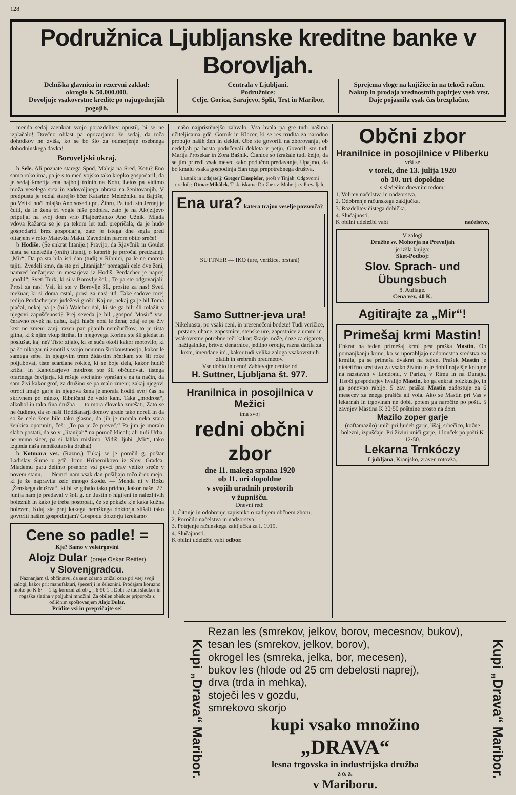128
Podružnica Ljubljanske kreditne banke v Borovljah.
Delniška glavnica in rezervni zaklad:
okroglo K 50,000.000.
Dovoljuje vsakovrstne kredite po najugodnejših pogojih.
Centrala v Ljubljani.
Podružnice:
Celje, Gorica, Sarajevo, Split, Trst in Maribor.
Sprejema vloge na knjižice in na tekoči račun.
Nakup in prodaja vrednostnih papirjev vseh vrst.
Daje pojasnila vsak čas brezplačno.
menda sedaj zaenkrat svojo porazdelitev opustil, bi se ne izplačalo! Davčno oblast pa opozarjamo že sedaj, da toča dohodkov ne zviša, ko se bo šlo za odmerjenje osebnega dohodninskega davka!
Boroveljski okraj.
b Sele. Ali poznate starega Spod. Maleja na Sred. Kotu? Eno samo roko ima, pa je s to med vojsko tako krepko gospodaril, da je sedaj kmetija ena najbolj trdnih na Kotu. Letos pa vidimo moža veselega srca in zadovoljnega obraza na ženitovanjih. V predpustu je oddal starejšo hčer Katarino Meležniku na Bajtiše, po Veliki noči mlajšo Ano sosedu pd. Žihru. Pa tudi sin Jernej je čutil, da le žena tri vogle hiše podpira, zato je na Alojzijevo pripeljal na svoj dom vrlo Plajberžanko Ano Užnik. Mlada vdova Ražarca se je pa tekom let tudi prepričala, da je hudo gospodariti brez gospodarja, zato je istega dne segla pred oltarjem v roko Matevžu Maku. Zavednim parom obilo sreče!
b Hodiše. (Še enkrat litanije.) Pravijo, da Rjavčnik in Goulet nista se udeležila (onih) litanij, o katerih je poročal predzadnji „Mir“. Da pa sta bila isti dan (tudi) v Ribnici, pa le ne moreta tajiti. Zvedeli smo, da ste pri „litanijah“ pomagali celo dve ženi, namreč lončarjeva in mesarjeva iz Hodiš. Perdacher je naprej „molil“: Sveti Turk, ki si v Borovlje šel... Te pa ste odgovarjali: Prosi za nas! Vsi, ki ste v Borovlje šli, prosite za nas! Sveti mežnar, ki si doma ostal, prosi za nas! itd. Take sadove torej redijo Perdacherjevi judeževi groši! Kaj ne, nekaj ga je bil Toma plačal, nekaj pa je (bil) Walcher dal, ki ste ga bili šli tolažit v njegovi zapuščenosti? Prej seveda je bil „gospod Mosir“ vse, čeravno revež na duhu, kajti hlače nosi le žena; zdaj se pa živ krst ne zmeni zanj, razen par pijanih nemčurčkov, to je tista gliha, ki ž njim vkup štriha. In njegovega Korlna ste šli gledat in poslušat, kaj ne? Tisto zijalo, ki se suče okoli kakor motovilo, ki pa še nikogar ni zmotil s svojo neumno širokoustnostjo, kakor le samega sebe. In njegovim trem židastim hčerkam ste šli roke poljubovat, tiste scartlane rokice, ki se boje dela, kakor hudič križa. In Kanolcarjevo modrost ste šli občudovat, tistega ofartnega čevljarja, ki rešuje socijalno vprašanje na ta način, da sam živi kakor grof, za družino se pa malo zmeni; zakaj njegovi otroci imajo garje in njegova žena je morala hoditi svoj čas na skrivnem po mleko, Ribničani že vedo kam. Taka „modrost“, alkohol in taka fina družba — to mora človeka zmešati. Zato se ne čudimo, da so naši Hodišanarji domov grede tako noreli in da so še celo žene bile tako glasne, da jih je morala neka stara ženkica opomniti, češ: „To pa je že preveč.“ Pa jim je moralo slabo postati, da so v „litanijah“ na pomoč klicali; ali tudi Urha, ne vemo sicer, pa si lahko mislimo. Vidiš, ljubi „Mir“, tako izgleda naša nemškutarska druhal!
b Kotmara ves. (Razno.) Tukaj se je poročil g. poštar Ladislav Šume z gdč. Irmo Hribernikovo iz Slov. Gradca. Mlademu paru želimo posebno vsi pevci prav veliko sreče v novem stanu. — Nemci nam vsak dan pošiljajo točo črez mejo, ki je že napravila zelo mnogo škode. — Menda ni v Rožu „Ženskega društva“, ki bi se gibalo tako pridno, kakor naše. 27. junija nam je predaval v šoli g. dr. Justin o higijeni in nalezljivih boleznih in kako je treba postopati, če se pokaže kje kaka kužna bolezen. Kdaj ste prej kakega nemškega doktorja slišali tako govoriti našim gospodinjam? Gospodu doktorju izrekamo
Cene so padle! =
Kje? Samo v veletrgovini
Alojz Dular (preje Oskar Reitter)
v Slovenjgradcu.
Naznanjam sl. občinstvu, da sem zdatno znižal cene pri vsej svoji zalogi, kakor pri: manufakturi, špeceriji in železnini. Prodajam koruzno moko po K 6·— 1 kg koruzni zdrob „ „ 6·50 1 „ Dobi se tudi sladkor in rogaška slatina v poljubni množini. Za obilen obisk se priporoča z odličnim spoštovanjem Alojz Dular.
Pridite vsi in prepričajte se!
našo najprisrčnejšo zahvalo. Vsa hvala pa gre tudi našima učiteljicama gdč. Gornik in Klacer, ki se res trudita za narodno probujo naših žen in deklet. Obe ste govorili na zborovanju, ob nedeljah pa bosta podučevali dekleta v petju. Govorili ste tudi Marija Prosekar in Zora Bašnik. Članice so izražale tudi željo, da se jim priredi vsak mesec kako podučno predavanje. Upajmo, da bo kmalu vsaka gospodinja član tega prepotrebnega društva.
Lastnik in izdajatelj: Gregor Einspieler, prošt v Tinjah. Odgovorni urednik: Otmar Mihálek. Tisk tiskarne Družbe sv. Mohorja v Prevaljah.
Ena ura? katera trajno veselje povzroča?
SUTTNER — IKO (ure, verižice, prstani)
Samo Suttner-jeva ura!
Nikelnasta, po vsaki ceni, in presenečeni bodete! Tudi verižice, prstane, uhane, zapestnice, stenske ure, zapestnice z urami in vsakovrstne potrebne reči kakor: škarje, nože, doze za cigarete, nažigalnike, britve, denarnice, jedilno orodje, razna darila za krste, imendane itd., kakor tudi velika zaloga vsakovrstnih zlatih in srebrnih predmetov.
Vse dobio in ceno! Zahtevajte cenike od
H. Suttner, Ljubljana št. 977.
Hranilnica in posojilnica v Mežici
ima svoj
redni občni zbor
dne 11. malega srpana 1920
ob 11. uri dopoldne
v svojih uradnih prostorih
v župnišču.
Dnevni red:
1. Čitanje in odobrenje zapisnika o zadnjem občnem zboru.
2. Poročilo načelstva in nadzorstva.
3. Potrjenje računskega zaključka za l. 1919.
4. Slučajnosti.
K obilni udeležbi vabi odbor.
Občni zbor
Hranilnice in posojilnice v Pliberku
vrši se
v torek, dne 13. julija 1920
ob 10. uri dopoldne
s sledečim dnevnim redom:
1. Volitev načelstva in nadzorstva.
2. Odobrenje računskega zaključka.
3. Razdelitev čistega dobička.
4. Slučajnosti.
K obilni udeležbi vabi načelstvo.
V zalogi
Družbe sv. Mohorja na Prevaljah
je izšla knjiga:
Sket-Podboj:
Slov. Sprach- und Übungsbuch
8. Auflage.
Cena vez. 40 K.
Agitirajte za „Mir“!
Primešaj krmi Mastin!
Enkrat na teden primešaj krmi pest praška Mastin. Ob pomanjkanju krme, ko se uporabljajo nadomestna sredstva za krmila, pa se primeša dvakrat na teden. Prašek Mastin je dietetično sredstvo za vsako živino in je dobil najvišje kolajne na razstavah v Londonu, v Parizu, v Rimu in na Dunaju. Tisoči gospodarjev hvalijo Mastin, ko ga enkrat poizkusijo, in ga ponovno rabijo. 5 zav. praška Mastin zadostuje za 6 mesecev za enega prašiča ali vola. Ako se Mastin pri Vas v lekarnah in trgovinah ne dobi, potem ga naročite po pošti. 5 zavojev Mastina K 30·50 poštnine prosto na dom.
Mazilo zoper garje
(naftamazilo) uniči pri ljudeh garje, lišaj, srbečico, kožne bolezni, izpuščaje. Pri živini uniči garje. 1 lonček po pošti K 12·50.
Lekarna Trnkóczy
Ljubljana, Kranjsko, zraven rotovža.
Kupi „Drava“ Maribor.
Rezan les (smrekov, jelkov, borov, mecesnov, bukov),
tesan les (smrekov, jelkov, borov),
okrogel les (smreka, jelka, bor, mecesen),
bukov les (hlode od 25 cm debelosti naprej),
drva (trda in mehka),
stoječi les v gozdu,
smrekovo skorjo
kupi vsako množino
„DRAVA“
lesna trgovska in industrijska družba
z o. z.
v Mariboru.
Kupi „Drava“ Maribor.